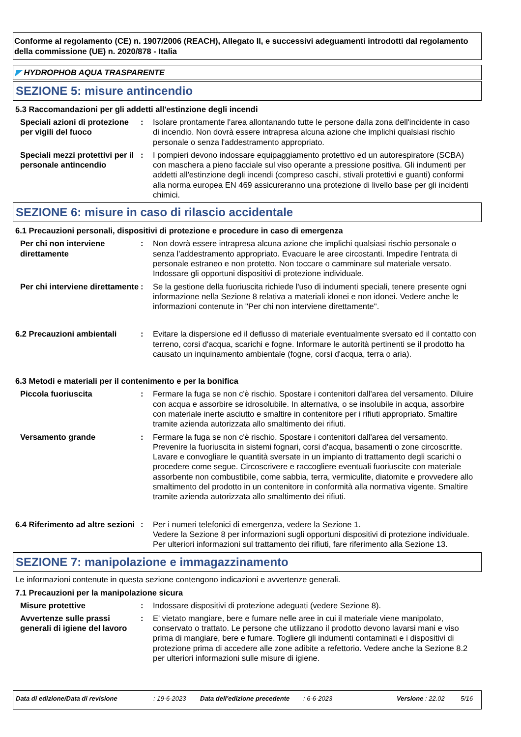Conforme al regolamento (CE) n. 1907/2006 (REACH), Allegato II, e successivi adeguamenti introdotti dal regolamento della commissione (UE) n. 2020/878 - Italia
◤ HYDROPHOB AQUA TRASPARENTE
SEZIONE 5: misure antincendio
5.3 Raccomandazioni per gli addetti all'estinzione degli incendi
Speciali azioni di protezione per vigili del fuoco
: Isolare prontamente l'area allontanando tutte le persone dalla zona dell'incidente in caso di incendio. Non dovrà essere intrapresa alcuna azione che implichi qualsiasi rischio personale o senza l'addestramento appropriato.
Speciali mezzi protettivi per il personale antincendio
: I pompieri devono indossare equipaggiamento protettivo ed un autorespiratore (SCBA) con maschera a pieno facciale sul viso operante a pressione positiva. Gli indumenti per addetti all'estinzione degli incendi (compreso caschi, stivali protettivi e guanti) conformi alla norma europea EN 469 assicureranno una protezione di livello base per gli incidenti chimici.
SEZIONE 6: misure in caso di rilascio accidentale
6.1 Precauzioni personali, dispositivi di protezione e procedure in caso di emergenza
Per chi non interviene direttamente
: Non dovrà essere intrapresa alcuna azione che implichi qualsiasi rischio personale o senza l'addestramento appropriato. Evacuare le aree circostanti. Impedire l'entrata di personale estraneo e non protetto. Non toccare o camminare sul materiale versato. Indossare gli opportuni dispositivi di protezione individuale.
Per chi interviene direttamente
: Se la gestione della fuoriuscita richiede l'uso di indumenti speciali, tenere presente ogni informazione nella Sezione 8 relativa a materiali idonei e non idonei. Vedere anche le informazioni contenute in "Per chi non interviene direttamente".
6.2 Precauzioni ambientali
: Evitare la dispersione ed il deflusso di materiale eventualmente sversato ed il contatto con terreno, corsi d'acqua, scarichi e fogne. Informare le autorità pertinenti se il prodotto ha causato un inquinamento ambientale (fogne, corsi d'acqua, terra o aria).
6.3 Metodi e materiali per il contenimento e per la bonifica
Piccola fuoriuscita : Fermare la fuga se non c'è rischio. Spostare i contenitori dall'area del versamento. Diluire con acqua e assorbire se idrosolubile. In alternativa, o se insolubile in acqua, assorbire con materiale inerte asciutto e smaltire in contenitore per i rifiuti appropriato. Smaltire tramite azienda autorizzata allo smaltimento dei rifiuti.
Versamento grande : Fermare la fuga se non c'è rischio. Spostare i contenitori dall'area del versamento. Prevenire la fuoriuscita in sistemi fognari, corsi d'acqua, basamenti o zone circoscritte. Lavare e convogliare le quantità sversate in un impianto di trattamento degli scarichi o procedere come segue. Circoscrivere e raccogliere eventuali fuoriuscite con materiale assorbente non combustibile, come sabbia, terra, vermiculite, diatomite e provvedere allo smaltimento del prodotto in un contenitore in conformità alla normativa vigente. Smaltire tramite azienda autorizzata allo smaltimento dei rifiuti.
6.4 Riferimento ad altre sezioni
: Per i numeri telefonici di emergenza, vedere la Sezione 1.
Vedere la Sezione 8 per informazioni sugli opportuni dispositivi di protezione individuale.
Per ulteriori informazioni sul trattamento dei rifiuti, fare riferimento alla Sezione 13.
SEZIONE 7: manipolazione e immagazzinamento
Le informazioni contenute in questa sezione contengono indicazioni e avvertenze generali.
7.1 Precauzioni per la manipolazione sicura
Misure protettive : Indossare dispositivi di protezione adeguati (vedere Sezione 8).
Avvertenze sulle prassi generali di igiene del lavoro
: E' vietato mangiare, bere e fumare nelle aree in cui il materiale viene manipolato, conservato o trattato. Le persone che utilizzano il prodotto devono lavarsi mani e viso prima di mangiare, bere e fumare. Togliere gli indumenti contaminati e i dispositivi di protezione prima di accedere alle zone adibite a refettorio. Vedere anche la Sezione 8.2 per ulteriori informazioni sulle misure di igiene.
Data di edizione/Data di revisione: 19-6-2023 Data dell'edizione precedente: 6-6-2023 Versione : 22.02 5/16